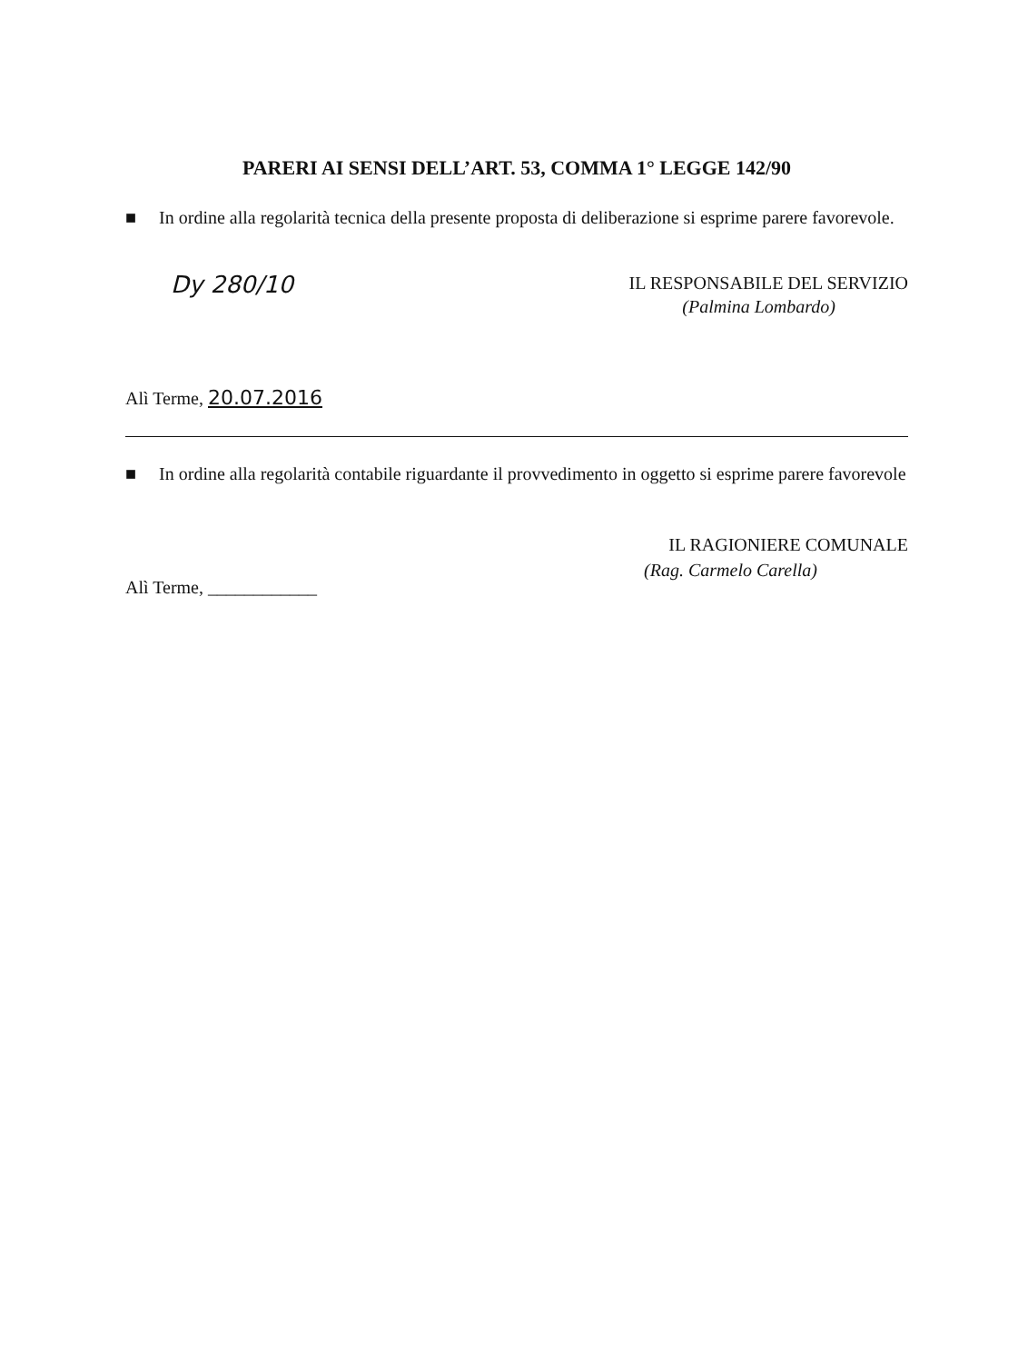PARERI AI SENSI DELL’ART. 53, COMMA 1° LEGGE 142/90
■ In ordine alla regolarità tecnica della presente proposta di deliberazione si esprime parere favorevole.
Dy 280/10
IL RESPONSABILE DEL SERVIZIO
(Palmina Lombardo)
Alì Terme, 20.07.2016
■ In ordine alla regolarità contabile riguardante il provvedimento in oggetto si esprime parere favorevole
IL RAGIONIERE COMUNALE
(Rag. Carmelo Carella)
Alì Terme, ____________